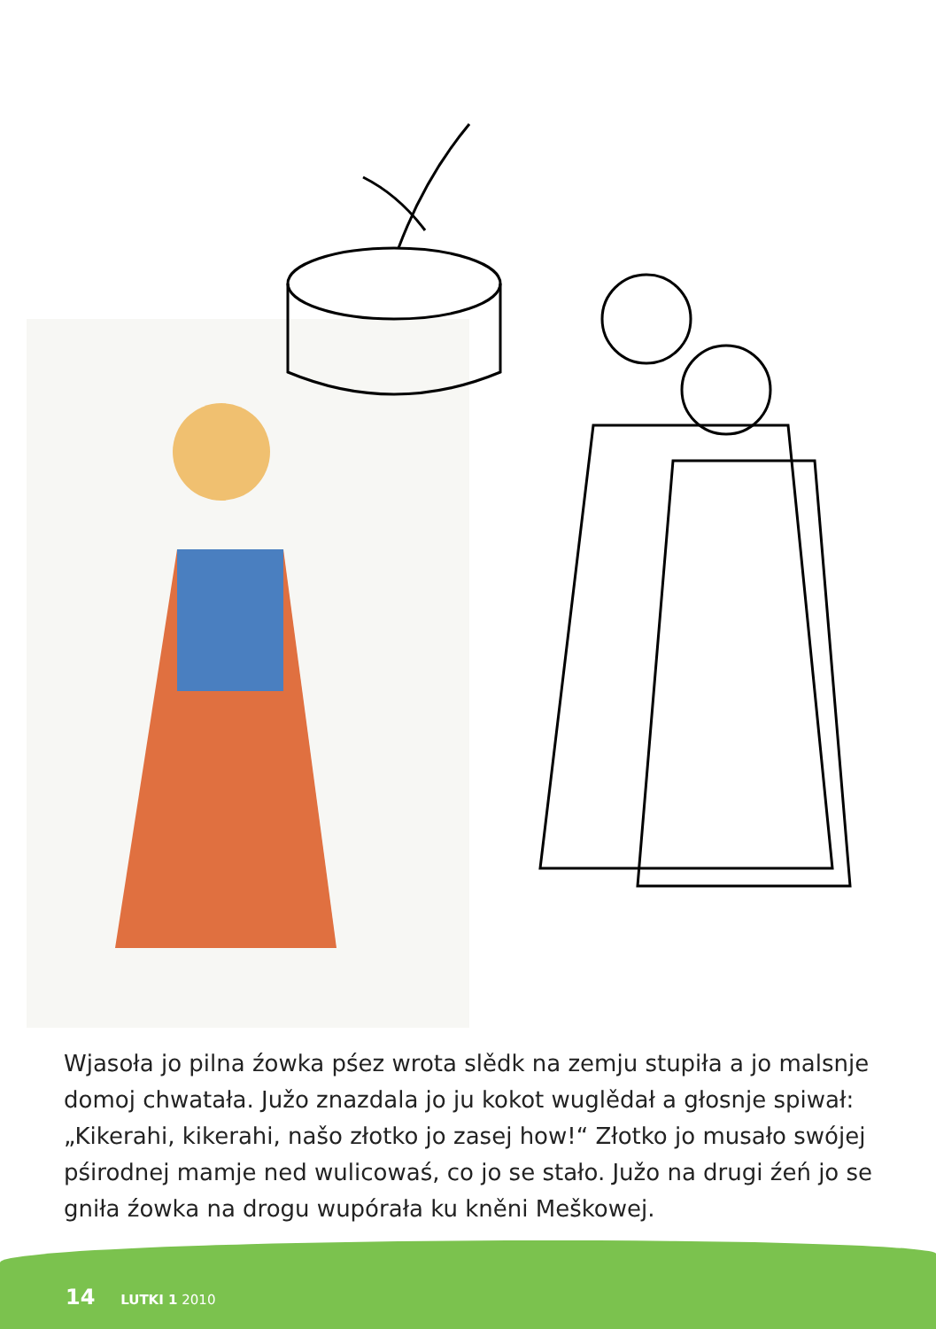Wjasoła jo pilna źowka pśez wrota slědk na zemju stupiła a jo malsnje domoj chwatała. Južo znazdala jo ju kokot wuglědał a głosnje spiwał: „Kikerahi, kikerahi, našo złotko jo zasej how!“ Złotko jo musało swójej pśirodnej mamje ned wulicowaś, co jo se stało. Južo na drugi źeń jo se gniła źowka na drogu wupórała ku kněni Meškowej.
14 LUTKI 1 2010